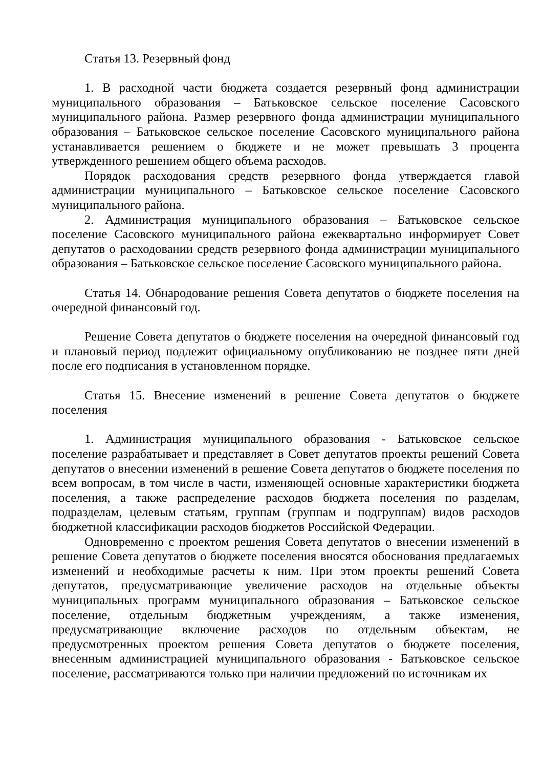Статья 13. Резервный фонд
1. В расходной части бюджета создается резервный фонд администрации муниципального образования – Батьковское сельское поселение Сасовского муниципального района. Размер резервного фонда администрации муниципального образования – Батьковское сельское поселение Сасовского муниципального района устанавливается решением о бюджете и не может превышать 3 процента утвержденного решением общего объема расходов.
Порядок расходования средств резервного фонда утверждается главой администрации муниципального – Батьковское сельское поселение Сасовского муниципального района.
2. Администрация муниципального образования – Батьковское сельское поселение Сасовского муниципального района ежеквартально информирует Совет депутатов о расходовании средств резервного фонда администрации муниципального образования – Батьковское сельское поселение Сасовского муниципального района.
Статья 14. Обнародование решения Совета депутатов о бюджете поселения на очередной финансовый год.
Решение Совета депутатов о бюджете поселения на очередной финансовый год и плановый период подлежит официальному опубликованию не позднее пяти дней после его подписания в установленном порядке.
Статья 15. Внесение изменений в решение Совета депутатов о бюджете поселения
1. Администрация муниципального образования - Батьковское сельское поселение разрабатывает и представляет в Совет депутатов проекты решений Совета депутатов о внесении изменений в решение Совета депутатов о бюджете поселения по всем вопросам, в том числе в части, изменяющей основные характеристики бюджета поселения, а также распределение расходов бюджета поселения по разделам, подразделам, целевым статьям, группам (группам и подгруппам) видов расходов бюджетной классификации расходов бюджетов Российской Федерации.
Одновременно с проектом решения Совета депутатов о внесении изменений в решение Совета депутатов о бюджете поселения вносятся обоснования предлагаемых изменений и необходимые расчеты к ним. При этом проекты решений Совета депутатов, предусматривающие увеличение расходов на отдельные объекты муниципальных программ муниципального образования – Батьковское сельское поселение, отдельным бюджетным учреждениям, а также изменения, предусматривающие включение расходов по отдельным объектам, не предусмотренных проектом решения Совета депутатов о бюджете поселения, внесенным администрацией муниципального образования - Батьковское сельское поселение, рассматриваются только при наличии предложений по источникам их